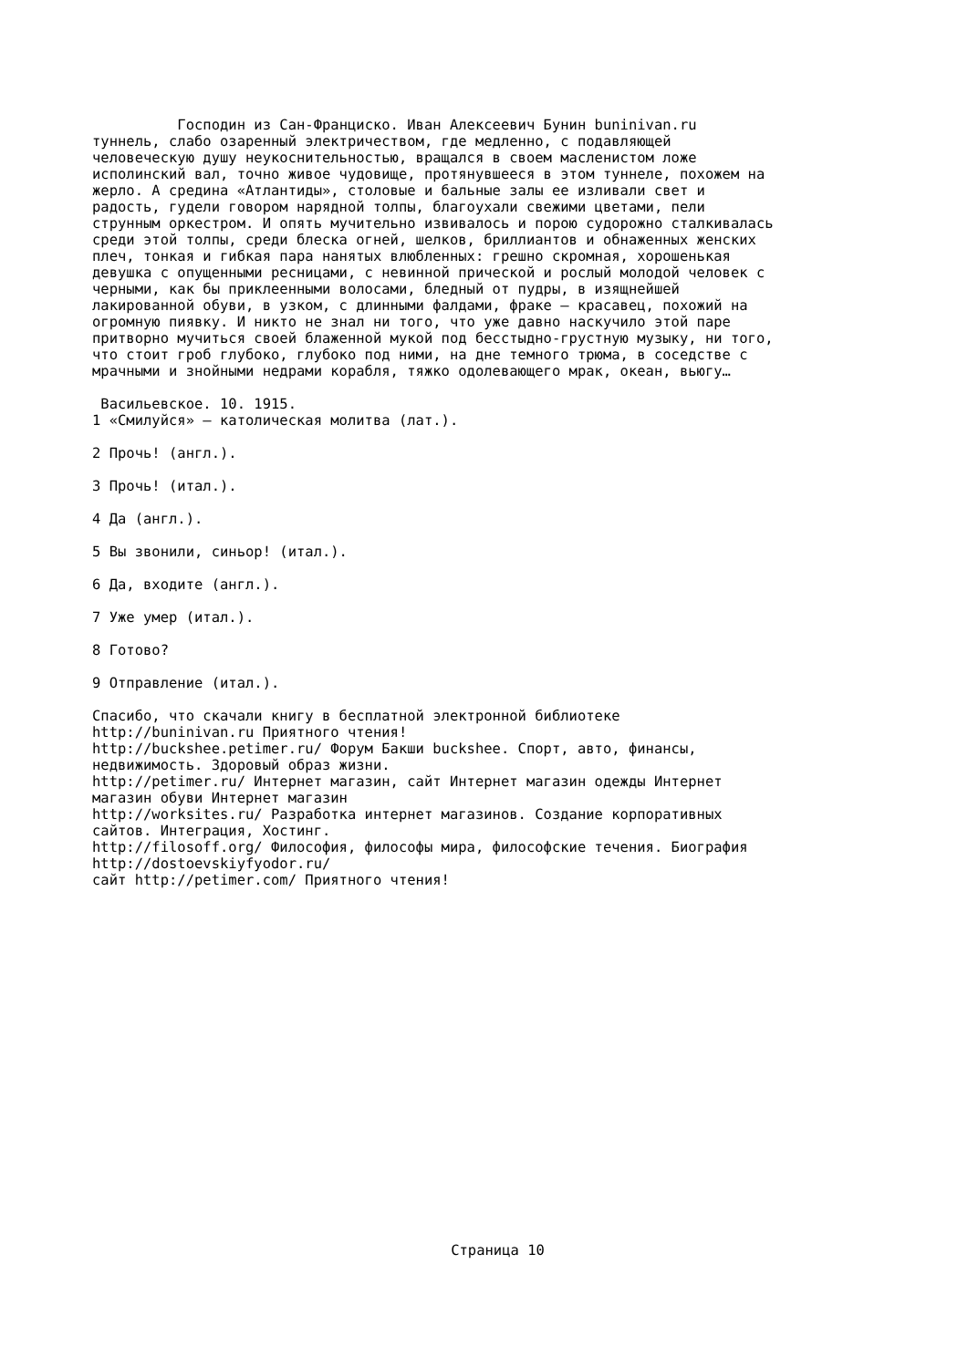Господин из Сан-Франциско. Иван Алексеевич Бунин buninivan.ru
туннель, слабо озаренный электричеством, где медленно, с подавляющей человеческую душу неукоснительностью, вращался в своем масленистом ложе исполинский вал, точно живое чудовище, протянувшееся в этом туннеле, похожем на жерло. А средина «Атлантиды», столовые и бальные залы ее изливали свет и радость, гудели говором нарядной толпы, благоухали свежими цветами, пели струнным оркестром. И опять мучительно извивалось и порою судорожно сталкивалась среди этой толпы, среди блеска огней, шелков, бриллиантов и обнаженных женских плеч, тонкая и гибкая пара нанятых влюбленных: грешно скромная, хорошенькая девушка с опущенными ресницами, с невинной прической и рослый молодой человек с черными, как бы приклеенными волосами, бледный от пудры, в изящнейшей лакированной обуви, в узком, с длинными фалдами, фраке – красавец, похожий на огромную пиявку. И никто не знал ни того, что уже давно наскучило этой паре притворно мучиться своей блаженной мукой под бесстыдно-грустную музыку, ни того, что стоит гроб глубоко, глубоко под ними, на дне темного трюма, в соседстве с мрачными и знойными недрами корабля, тяжко одолевающего мрак, океан, вьюгу…
Васильевское. 10. 1915.
1 «Смилуйся» – католическая молитва (лат.). 2 Прочь! (англ.). 3 Прочь! (итал.). 4 Да (англ.). 5 Вы звонили, синьор! (итал.). 6 Да, входите (англ.). 7 Уже умер (итал.). 8 Готово? 9 Отправление (итал.). Спасибо, что скачали книгу в бесплатной электронной библиотеке http://buninivan.ru Приятного чтения! http://buckshee.petimer.ru/ Форум Бакши buckshee. Спорт, авто, финансы, недвижимость. Здоровый образ жизни. http://petimer.ru/ Интернет магазин, сайт Интернет магазин одежды Интернет магазин обуви Интернет магазин http://worksites.ru/ Разработка интернет магазинов. Создание корпоративных сайтов. Интеграция, Хостинг. http://filosoff.org/ Философия, философы мира, философские течения. Биография http://dostoevskiyfyodor.ru/ сайт http://petimer.com/ Приятного чтения!
Страница 10